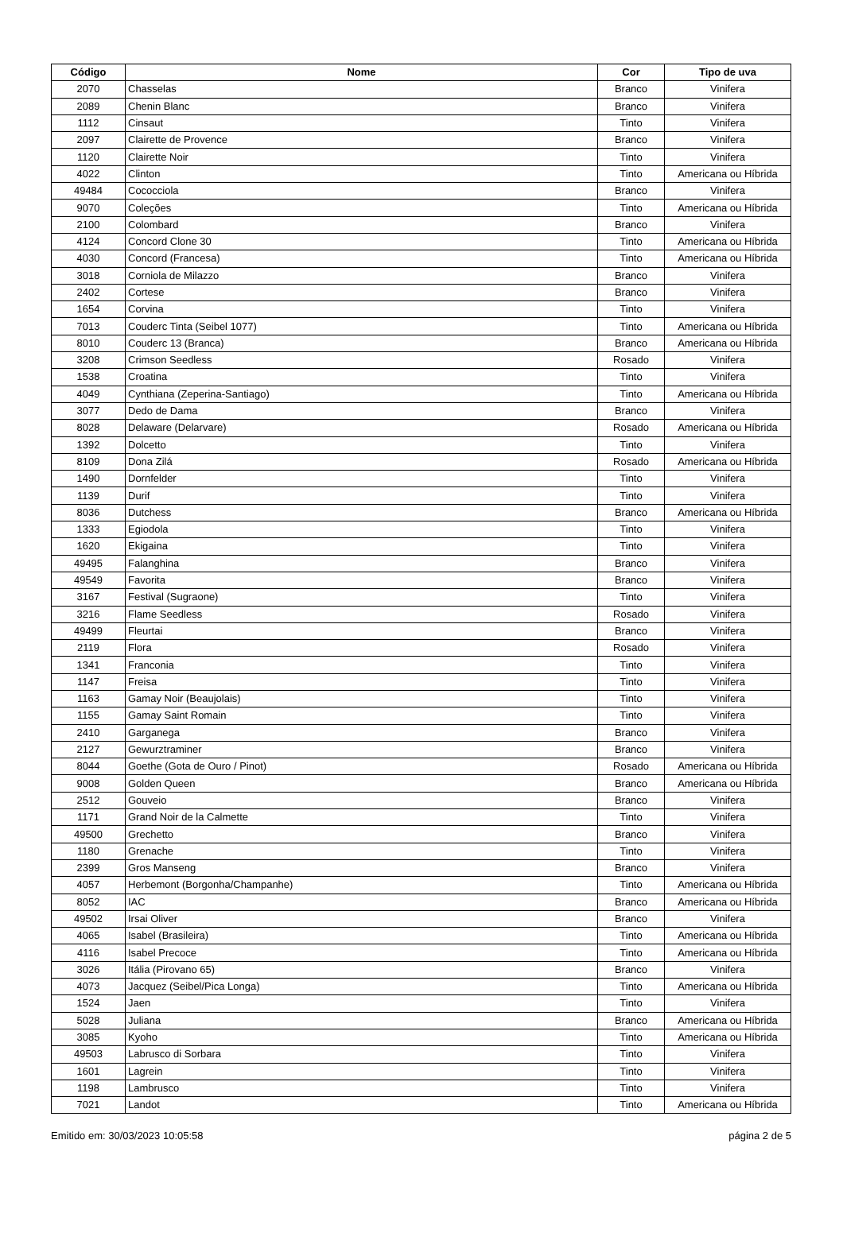| Código | Nome | Cor | Tipo de uva |
| --- | --- | --- | --- |
| 2070 | Chasselas | Branco | Vinifera |
| 2089 | Chenin Blanc | Branco | Vinifera |
| 1112 | Cinsaut | Tinto | Vinifera |
| 2097 | Clairette de Provence | Branco | Vinifera |
| 1120 | Clairette Noir | Tinto | Vinifera |
| 4022 | Clinton | Tinto | Americana ou Híbrida |
| 49484 | Cococciola | Branco | Vinifera |
| 9070 | Coleções | Tinto | Americana ou Híbrida |
| 2100 | Colombard | Branco | Vinifera |
| 4124 | Concord Clone 30 | Tinto | Americana ou Híbrida |
| 4030 | Concord (Francesa) | Tinto | Americana ou Híbrida |
| 3018 | Corniola de Milazzo | Branco | Vinifera |
| 2402 | Cortese | Branco | Vinifera |
| 1654 | Corvina | Tinto | Vinifera |
| 7013 | Couderc Tinta (Seibel 1077) | Tinto | Americana ou Híbrida |
| 8010 | Couderc 13 (Branca) | Branco | Americana ou Híbrida |
| 3208 | Crimson Seedless | Rosado | Vinifera |
| 1538 | Croatina | Tinto | Vinifera |
| 4049 | Cynthiana (Zeperina-Santiago) | Tinto | Americana ou Híbrida |
| 3077 | Dedo de Dama | Branco | Vinifera |
| 8028 | Delaware (Delarvare) | Rosado | Americana ou Híbrida |
| 1392 | Dolcetto | Tinto | Vinifera |
| 8109 | Dona Zilá | Rosado | Americana ou Híbrida |
| 1490 | Dornfelder | Tinto | Vinifera |
| 1139 | Durif | Tinto | Vinifera |
| 8036 | Dutchess | Branco | Americana ou Híbrida |
| 1333 | Egiodola | Tinto | Vinifera |
| 1620 | Ekigaina | Tinto | Vinifera |
| 49495 | Falanghina | Branco | Vinifera |
| 49549 | Favorita | Branco | Vinifera |
| 3167 | Festival (Sugraone) | Tinto | Vinifera |
| 3216 | Flame Seedless | Rosado | Vinifera |
| 49499 | Fleurtai | Branco | Vinifera |
| 2119 | Flora | Rosado | Vinifera |
| 1341 | Franconia | Tinto | Vinifera |
| 1147 | Freisa | Tinto | Vinifera |
| 1163 | Gamay Noir (Beaujolais) | Tinto | Vinifera |
| 1155 | Gamay Saint Romain | Tinto | Vinifera |
| 2410 | Garganega | Branco | Vinifera |
| 2127 | Gewurztraminer | Branco | Vinifera |
| 8044 | Goethe (Gota de Ouro / Pinot) | Rosado | Americana ou Híbrida |
| 9008 | Golden Queen | Branco | Americana ou Híbrida |
| 2512 | Gouveio | Branco | Vinifera |
| 1171 | Grand Noir de la Calmette | Tinto | Vinifera |
| 49500 | Grechetto | Branco | Vinifera |
| 1180 | Grenache | Tinto | Vinifera |
| 2399 | Gros Manseng | Branco | Vinifera |
| 4057 | Herbemont (Borgonha/Champanhe) | Tinto | Americana ou Híbrida |
| 8052 | IAC | Branco | Americana ou Híbrida |
| 49502 | Irsai Oliver | Branco | Vinifera |
| 4065 | Isabel (Brasileira) | Tinto | Americana ou Híbrida |
| 4116 | Isabel Precoce | Tinto | Americana ou Híbrida |
| 3026 | Itália (Pirovano 65) | Branco | Vinifera |
| 4073 | Jacquez (Seibel/Pica Longa) | Tinto | Americana ou Híbrida |
| 1524 | Jaen | Tinto | Vinifera |
| 5028 | Juliana | Branco | Americana ou Híbrida |
| 3085 | Kyoho | Tinto | Americana ou Híbrida |
| 49503 | Labrusco di Sorbara | Tinto | Vinifera |
| 1601 | Lagrein | Tinto | Vinifera |
| 1198 | Lambrusco | Tinto | Vinifera |
| 7021 | Landot | Tinto | Americana ou Híbrida |
Emitido em: 30/03/2023 10:05:58 página 2 de 5